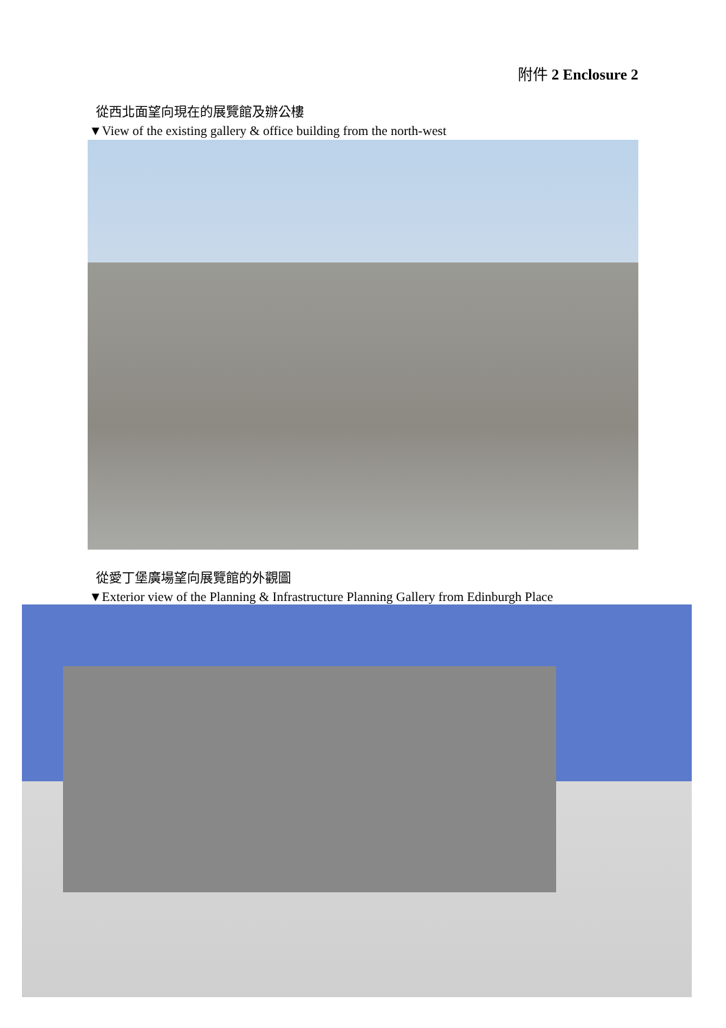附件 2 Enclosure 2
從西北面望向現在的展覽館及辦公樓
▼View of the existing gallery & office building from the north-west
從愛丁堡廣場望向展覽館的外觀圖
▼Exterior view of the Planning & Infrastructure Planning Gallery from Edinburgh Place